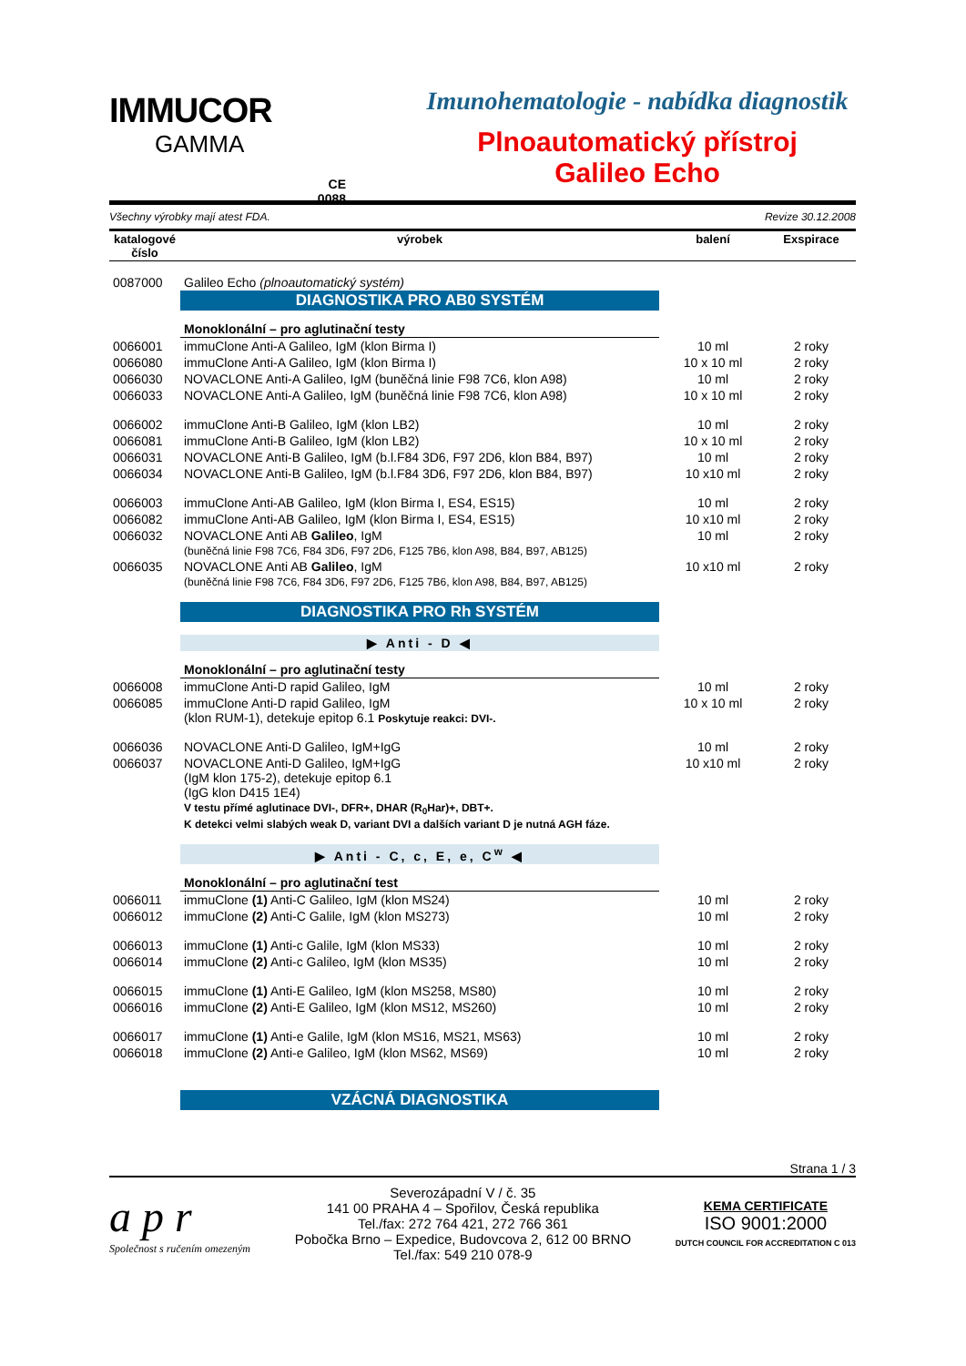IMMUCOR
GAMMA
CE
0088
Imunohematologie - nabídka diagnostik
Plnoautomatický přístroj
Galileo Echo
Všechny výrobky mají atest FDA. Revize 30.12.2008
| katalogové číslo | výrobek | balení | Exspirace |
| --- | --- | --- | --- |
| 0087000 | Galileo Echo (plnoautomatický systém) | | |
| | DIAGNOSTIKA PRO AB0 SYSTÉM | | |
| | Monoklonální – pro aglutinační testy | | |
| 0066001 | immuClone Anti-A Galileo, IgM (klon Birma I) | 10 ml | 2 roky |
| 0066080 | immuClone Anti-A Galileo, IgM (klon Birma I) | 10 x 10 ml | 2 roky |
| 0066030 | NOVACLONE Anti-A Galileo, IgM (buněčná linie F98 7C6, klon A98) | 10 ml | 2 roky |
| 0066033 | NOVACLONE Anti-A Galileo, IgM (buněčná linie F98 7C6, klon A98) | 10 x 10 ml | 2 roky |
| 0066002 | immuClone Anti-B Galileo, IgM (klon LB2) | 10 ml | 2 roky |
| 0066081 | immuClone Anti-B Galileo, IgM (klon LB2) | 10 x 10 ml | 2 roky |
| 0066031 | NOVACLONE Anti-B Galileo, IgM (b.l.F84 3D6, F97 2D6, klon B84, B97) | 10 ml | 2 roky |
| 0066034 | NOVACLONE Anti-B Galileo, IgM (b.l.F84 3D6, F97 2D6, klon B84, B97) | 10 x10 ml | 2 roky |
| 0066003 | immuClone Anti-AB Galileo, IgM (klon Birma I, ES4, ES15) | 10 ml | 2 roky |
| 0066082 | immuClone Anti-AB Galileo, IgM (klon Birma I, ES4, ES15) | 10 x10 ml | 2 roky |
| 0066032 | NOVACLONE Anti AB Galileo , IgM (buněčná linie F98 7C6, F84 3D6, F97 2D6, F125 7B6, klon A98, B84, B97, AB125) | 10 ml | 2 roky |
| 0066035 | NOVACLONE Anti AB Galileo , IgM (buněčná linie F98 7C6, F84 3D6, F97 2D6, F125 7B6, klon A98, B84, B97, AB125) | 10 x10 ml | 2 roky |
| | DIAGNOSTIKA PRO Rh SYSTÉM | | |
| | ▶ Anti - D ◀ | | |
| | Monoklonální – pro aglutinační testy | | |
| 0066008 | immuClone Anti-D rapid Galileo, IgM | 10 ml | 2 roky |
| 0066085 | immuClone Anti-D rapid Galileo, IgM (klon RUM-1), detekuje epitop 6.1 Poskytuje reakci: DVI-. | 10 x 10 ml | 2 roky |
| 0066036 | NOVACLONE Anti-D Galileo, IgM+IgG | 10 ml | 2 roky |
| 0066037 | NOVACLONE Anti-D Galileo, IgM+IgG (IgM klon 175-2), detekuje epitop 6.1 (IgG klon D415 1E4) V testu přímé aglutinace DVI-, DFR+, DHAR (R<sub>0</sub>Har)+, DBT+. K detekci velmi slabých weak D, variant DVI a dalších variant D je nutná AGH fáze. | 10 x10 ml | 2 roky |
| | ▶ Anti - C, c, E, e, C<sup>w</sup> ◀ | | |
| | Monoklonální – pro aglutinační test | | |
| 0066011 | immuClone (1) Anti-C Galileo, IgM (klon MS24) | 10 ml | 2 roky |
| 0066012 | immuClone (2) Anti-C Galile, IgM (klon MS273) | 10 ml | 2 roky |
| 0066013 | immuClone (1) Anti-c Galile, IgM (klon MS33) | 10 ml | 2 roky |
| 0066014 | immuClone (2) Anti-c Galileo, IgM (klon MS35) | 10 ml | 2 roky |
| 0066015 | immuClone (1) Anti-E Galileo, IgM (klon MS258, MS80) | 10 ml | 2 roky |
| 0066016 | immuClone (2) Anti-E Galileo, IgM (klon MS12, MS260) | 10 ml | 2 roky |
| 0066017 | immuClone (1) Anti-e Galile, IgM (klon MS16, MS21, MS63) | 10 ml | 2 roky |
| 0066018 | immuClone (2) Anti-e Galileo, IgM (klon MS62, MS69) | 10 ml | 2 roky |
| | VZÁCNÁ DIAGNOSTIKA | | |
Strana 1 / 3
a p r
Společnost s ručením omezeným
Severozápadní V / č. 35
141 00 PRAHA 4 – Spořilov, Česká republika
Tel./fax: 272 764 421, 272 766 361
Pobočka Brno – Expedice, Budovcova 2, 612 00 BRNO
Tel./fax: 549 210 078-9
KEMA CERTIFICATE
ISO 9001:2000
DUTCH COUNCIL FOR ACCREDITATION C 013